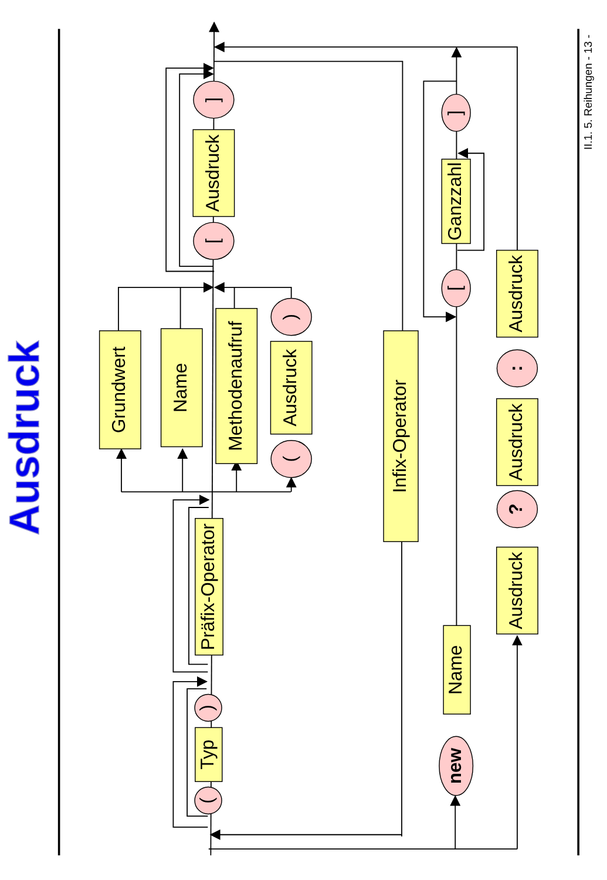Ausdruck
Grundwert
Name
Methodenaufruf
(
Ausdruck
)
[
Ausdruck
]
(
Typ
)
Präfix-Operator
Infix-Operator
new
Name
[
Ganzzahl
]
Ausdruck
?
Ausdruck
:
Ausdruck
II.1. 5. Reihungen - 13 -